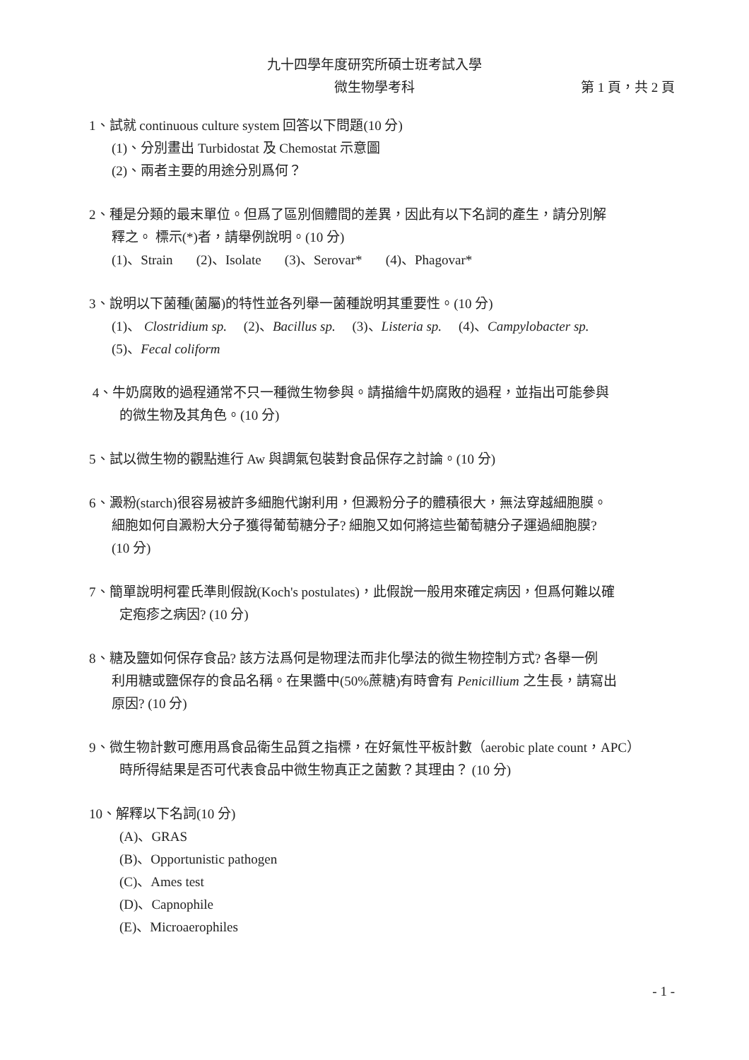九十四學年度研究所碩士班考試入學
微生物學考科 第 1 頁，共 2 頁
1、試就 continuous culture system 回答以下問題(10 分)
(1)、分別畫出 Turbidostat 及 Chemostat 示意圖
(2)、兩者主要的用途分別爲何？
2、種是分類的最末單位。但爲了區別個體間的差異，因此有以下名詞的產生，請分別解
釋之。 標示(*)者，請舉例說明。(10 分)
(1)、Strain (2)、Isolate (3)、Serovar* (4)、Phagovar*
3、說明以下菌種(菌屬)的特性並各列舉一菌種說明其重要性。(10 分)
(1)、 Clostridium sp. (2)、Bacillus sp. (3)、Listeria sp. (4)、Campylobacter sp.
(5)、Fecal coliform
4、牛奶腐敗的過程通常不只一種微生物參與。請描繪牛奶腐敗的過程，並指出可能參與
的微生物及其角色。(10 分)
5、試以微生物的觀點進行 Aw 與調氣包裝對食品保存之討論。(10 分)
6、澱粉(starch)很容易被許多細胞代謝利用，但澱粉分子的體積很大，無法穿越細胞膜。
細胞如何自澱粉大分子獲得葡萄糖分子? 細胞又如何將這些葡萄糖分子運過細胞膜?
(10 分)
7、簡單說明柯霍氏準則假說(Koch's postulates)，此假說一般用來確定病因，但爲何難以確
定疱疹之病因? (10 分)
8、糖及鹽如何保存食品? 該方法爲何是物理法而非化學法的微生物控制方式? 各舉一例
利用糖或鹽保存的食品名稱。在果醬中(50%蔗糖)有時會有 Penicillium 之生長，請寫出
原因? (10 分)
9、微生物計數可應用爲食品衛生品質之指標，在好氣性平板計數（aerobic plate count，APC）
時所得結果是否可代表食品中微生物真正之菌數？其理由？ (10 分)
10、解釋以下名詞(10 分)
(A)、GRAS
(B)、Opportunistic pathogen
(C)、Ames test
(D)、Capnophile
(E)、Microaerophiles
- 1 -